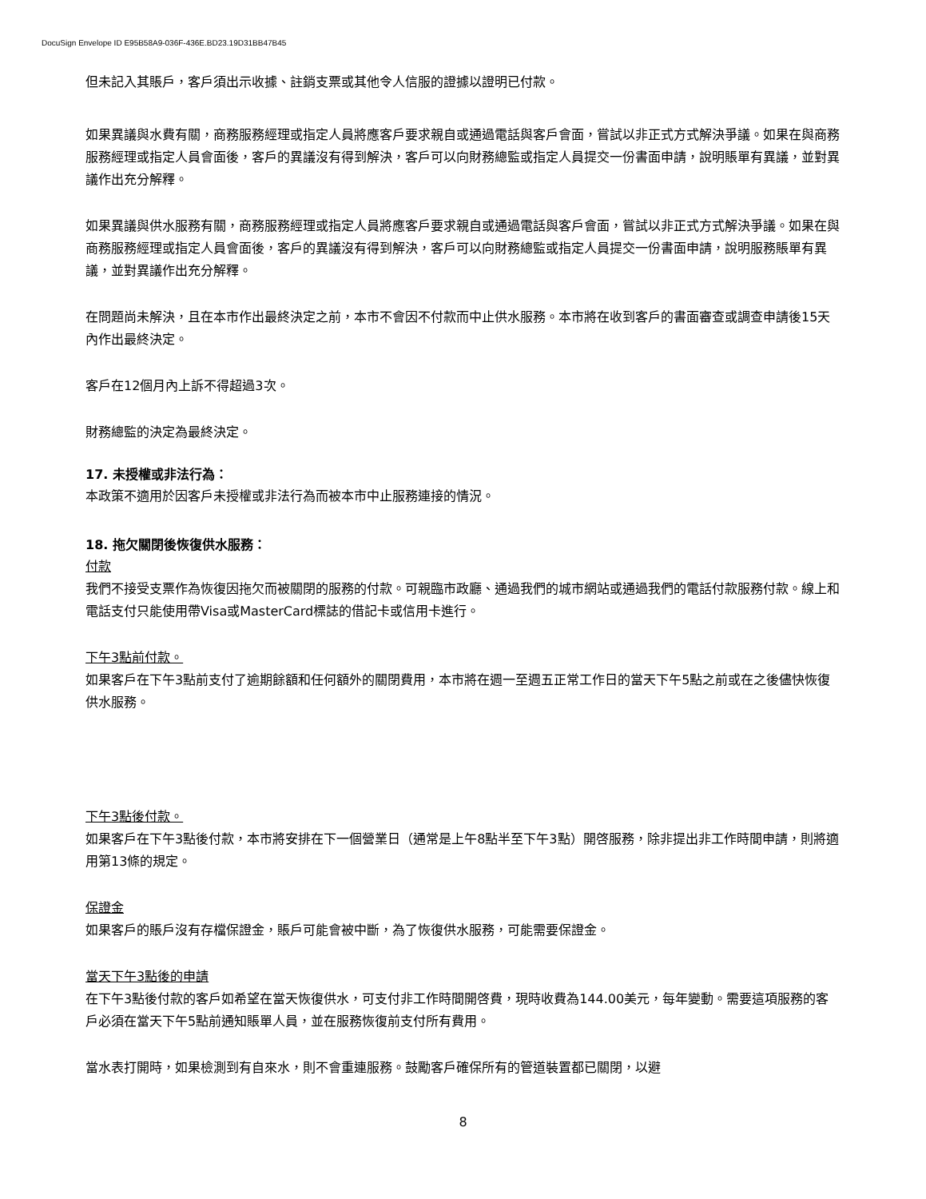DocuSign Envelope ID E95B58A9-036F-436E.BD23.19D31BB47B45
但未記入其賬戶，客戶須出示收據、註銷支票或其他令人信服的證據以證明已付款。
如果異議與水費有關，商務服務經理或指定人員將應客戶要求親自或通過電話與客戶會面，嘗試以非正式方式解決爭議。如果在與商務服務經理或指定人員會面後，客戶的異議沒有得到解決，客戶可以向財務總監或指定人員提交一份書面申請，說明賬單有異議，並對異議作出充分解釋。
如果異議與供水服務有關，商務服務經理或指定人員將應客戶要求親自或通過電話與客戶會面，嘗試以非正式方式解決爭議。如果在與商務服務經理或指定人員會面後，客戶的異議沒有得到解決，客戶可以向財務總監或指定人員提交一份書面申請，說明服務賬單有異議，並對異議作出充分解釋。
在問題尚未解決，且在本市作出最終決定之前，本市不會因不付款而中止供水服務。本市將在收到客戶的書面審查或調查申請後15天內作出最終決定。
客戶在12個月內上訴不得超過3次。
財務總監的決定為最終決定。
17. 未授權或非法行為：
本政策不適用於因客戶未授權或非法行為而被本市中止服務連接的情況。
18. 拖欠關閉後恢復供水服務：
付款
我們不接受支票作為恢復因拖欠而被關閉的服務的付款。可親臨市政廳、通過我們的城市網站或通過我們的電話付款服務付款。線上和電話支付只能使用帶Visa或MasterCard標誌的借記卡或信用卡進行。
下午3點前付款。
如果客戶在下午3點前支付了逾期餘額和任何額外的關閉費用，本市將在週一至週五正常工作日的當天下午5點之前或在之後儘快恢復供水服務。
下午3點後付款。
如果客戶在下午3點後付款，本市將安排在下一個營業日（通常是上午8點半至下午3點）開啓服務，除非提出非工作時間申請，則將適用第13條的規定。
保證金
如果客戶的賬戶沒有存檔保證金，賬戶可能會被中斷，為了恢復供水服務，可能需要保證金。
當天下午3點後的申請
在下午3點後付款的客戶如希望在當天恢復供水，可支付非工作時間開啓費，現時收費為144.00美元，每年變動。需要這項服務的客戶必須在當天下午5點前通知賬單人員，並在服務恢復前支付所有費用。
當水表打開時，如果檢測到有自來水，則不會重連服務。鼓勵客戶確保所有的管道裝置都已關閉，以避
8